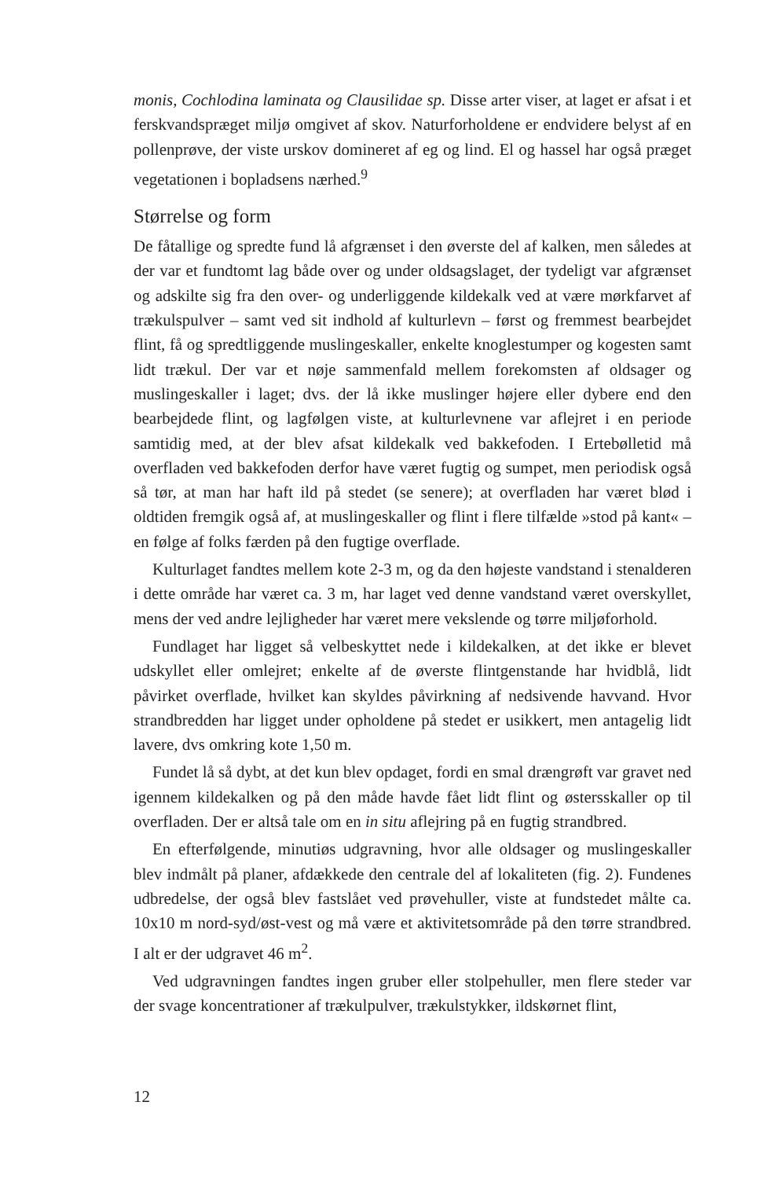monis, Cochlodina laminata og Clausilidae sp. Disse arter viser, at laget er afsat i et ferskvandspræget miljø omgivet af skov. Naturforholdene er endvidere belyst af en pollenprøve, der viste urskov domineret af eg og lind. El og hassel har også præget vegetationen i bopladsens nærhed.<sup>9</sup>
Størrelse og form
De fåtallige og spredte fund lå afgrænset i den øverste del af kalken, men således at der var et fundtomt lag både over og under oldsagslaget, der tydeligt var afgrænset og adskilte sig fra den over- og underliggende kildekalk ved at være mørkfarvet af trækulspulver – samt ved sit indhold af kulturlevn – først og fremmest bearbejdet flint, få og spredtliggende muslingeskaller, enkelte knoglestumper og kogesten samt lidt trækul. Der var et nøje sammenfald mellem forekomsten af oldsager og muslingeskaller i laget; dvs. der lå ikke muslinger højere eller dybere end den bearbejdede flint, og lagfølgen viste, at kulturlevnene var aflejret i en periode samtidig med, at der blev afsat kildekalk ved bakkefoden. I Ertebølletid må overfladen ved bakkefoden derfor have været fugtig og sumpet, men periodisk også så tør, at man har haft ild på stedet (se senere); at overfladen har været blød i oldtiden fremgik også af, at muslingeskaller og flint i flere tilfælde »stod på kant« – en følge af folks færden på den fugtige overflade.
Kulturlaget fandtes mellem kote 2-3 m, og da den højeste vandstand i stenalderen i dette område har været ca. 3 m, har laget ved denne vandstand været overskyllet, mens der ved andre lejligheder har været mere vekslende og tørre miljøforhold.
Fundlaget har ligget så velbeskyttet nede i kildekalken, at det ikke er blevet udskyllet eller omlejret; enkelte af de øverste flintgenstande har hvidblå, lidt påvirket overflade, hvilket kan skyldes påvirkning af nedsivende havvand. Hvor strandbredden har ligget under opholdene på stedet er usikkert, men antagelig lidt lavere, dvs omkring kote 1,50 m.
Fundet lå så dybt, at det kun blev opdaget, fordi en smal drængrøft var gravet ned igennem kildekalken og på den måde havde fået lidt flint og østersskaller op til overfladen. Der er altså tale om en in situ aflejring på en fugtig strandbred.
En efterfølgende, minutiøs udgravning, hvor alle oldsager og muslingeskaller blev indmålt på planer, afdækkede den centrale del af lokaliteten (fig. 2). Fundenes udbredelse, der også blev fastslået ved prøvehuller, viste at fundstedet målte ca. 10x10 m nord-syd/øst-vest og må være et aktivitetsområde på den tørre strandbred. I alt er der udgravet 46 m<sup>2</sup>.
Ved udgravningen fandtes ingen gruber eller stolpehuller, men flere steder var der svage koncentrationer af trækulpulver, trækulstykker, ildskørnet flint,
12